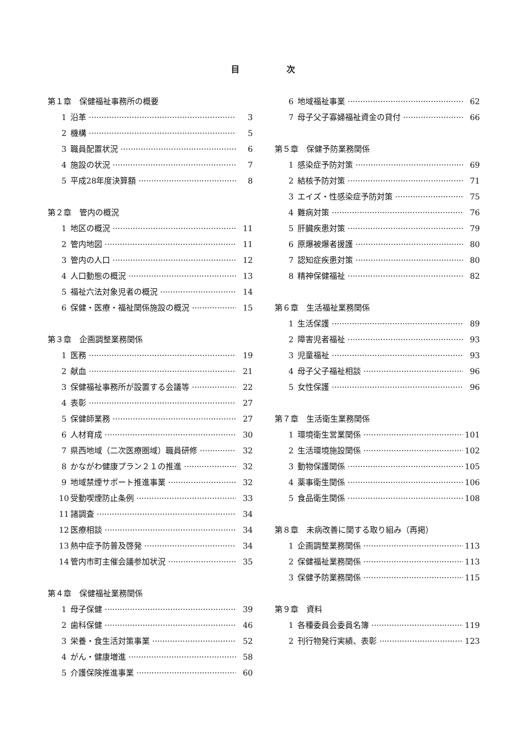目 次
第１章　保健福祉事務所の概要
1 沿革 3
2 機構 5
3 職員配置状況 6
4 施設の状況 7
5 平成28年度決算額 8
第２章　管内の概況
1 地区の概況 11
2 管内地図 11
3 管内の人口 12
4 人口動態の概況 13
5 福祉六法対象児者の概況 14
6 保健・医療・福祉関係施設の概況 15
第３章　企画調整業務関係
1 医務 19
2 献血 21
3 保健福祉事務所が設置する会議等 22
4 表彰 27
5 保健師業務 27
6 人材育成 30
7 県西地域（二次医療圏域）職員研修 32
8 かながわ健康プラン２１の推進 32
9 地域禁煙サポート推進事業 32
10 受動喫煙防止条例 33
11 諸調査 34
12 医療相談 34
13 熱中症予防普及啓発 34
14 管内市町主催会議参加状況 35
第４章　保健福祉業務関係
1 母子保健 39
2 歯科保健 46
3 栄養・食生活対策事業 52
4 がん・健康増進 58
5 介護保険推進事業 60
6 地域福祉事業 62
7 母子父子寡婦福祉資金の貸付 66
第５章　保健予防業務関係
1 感染症予防対策 69
2 結核予防対策 71
3 エイズ・性感染症予防対策 75
4 難病対策 76
5 肝臓疾患対策 79
6 原爆被爆者援護 80
7 認知症疾患対策 80
8 精神保健福祉 82
第６章　生活福祉業務関係
1 生活保護 89
2 障害児者福祉 93
3 児童福祉 93
4 母子父子福祉相談 96
5 女性保護 96
第７章　生活衛生業務関係
1 環境衛生営業関係 101
2 生活環境施設関係 102
3 動物保護関係 105
4 薬事衛生関係 106
5 食品衛生関係 108
第８章　未病改善に関する取り組み（再掲）
1 企画調整業務関係 113
2 保健福祉業務関係 113
3 保健予防業務関係 115
第９章　資料
1 各種委員会委員名簿 119
2 刊行物発行実績、表彰 123